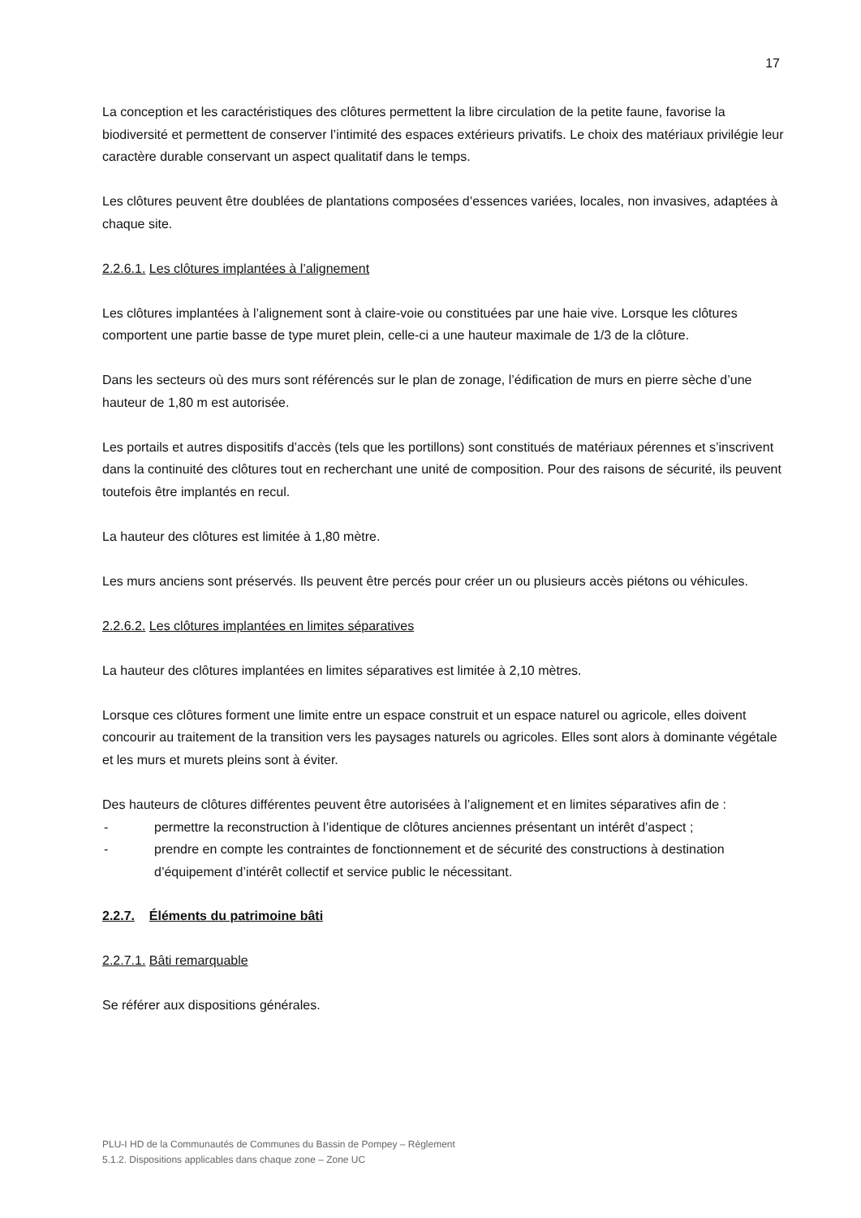17
La conception et les caractéristiques des clôtures permettent la libre circulation de la petite faune, favorise la biodiversité et permettent de conserver l’intimité des espaces extérieurs privatifs. Le choix des matériaux privilégie leur caractère durable conservant un aspect qualitatif dans le temps.
Les clôtures peuvent être doublées de plantations composées d’essences variées, locales, non invasives, adaptées à chaque site.
2.2.6.1. Les clôtures implantées à l’alignement
Les clôtures implantées à l’alignement sont à claire-voie ou constituées par une haie vive. Lorsque les clôtures comportent une partie basse de type muret plein, celle-ci a une hauteur maximale de 1/3 de la clôture.
Dans les secteurs où des murs sont référencés sur le plan de zonage, l’édification de murs en pierre sèche d’une hauteur de 1,80 m est autorisée.
Les portails et autres dispositifs d’accès (tels que les portillons) sont constitués de matériaux pérennes et s’inscrivent dans la continuité des clôtures tout en recherchant une unité de composition. Pour des raisons de sécurité, ils peuvent toutefois être implantés en recul.
La hauteur des clôtures est limitée à 1,80 mètre.
Les murs anciens sont préservés. Ils peuvent être percés pour créer un ou plusieurs accès piétons ou véhicules.
2.2.6.2. Les clôtures implantées en limites séparatives
La hauteur des clôtures implantées en limites séparatives est limitée à 2,10 mètres.
Lorsque ces clôtures forment une limite entre un espace construit et un espace naturel ou agricole, elles doivent concourir au traitement de la transition vers les paysages naturels ou agricoles. Elles sont alors à dominante végétale et les murs et murets pleins sont à éviter.
Des hauteurs de clôtures différentes peuvent être autorisées à l’alignement et en limites séparatives afin de :
- permettre la reconstruction à l’identique de clôtures anciennes présentant un intérêt d’aspect ;
- prendre en compte les contraintes de fonctionnement et de sécurité des constructions à destination d’équipement d’intérêt collectif et service public le nécessitant.
2.2.7. Éléments du patrimoine bâti
2.2.7.1. Bâti remarquable
Se référer aux dispositions générales.
PLU-I HD de la Communautés de Communes du Bassin de Pompey – Règlement
5.1.2. Dispositions applicables dans chaque zone – Zone UC